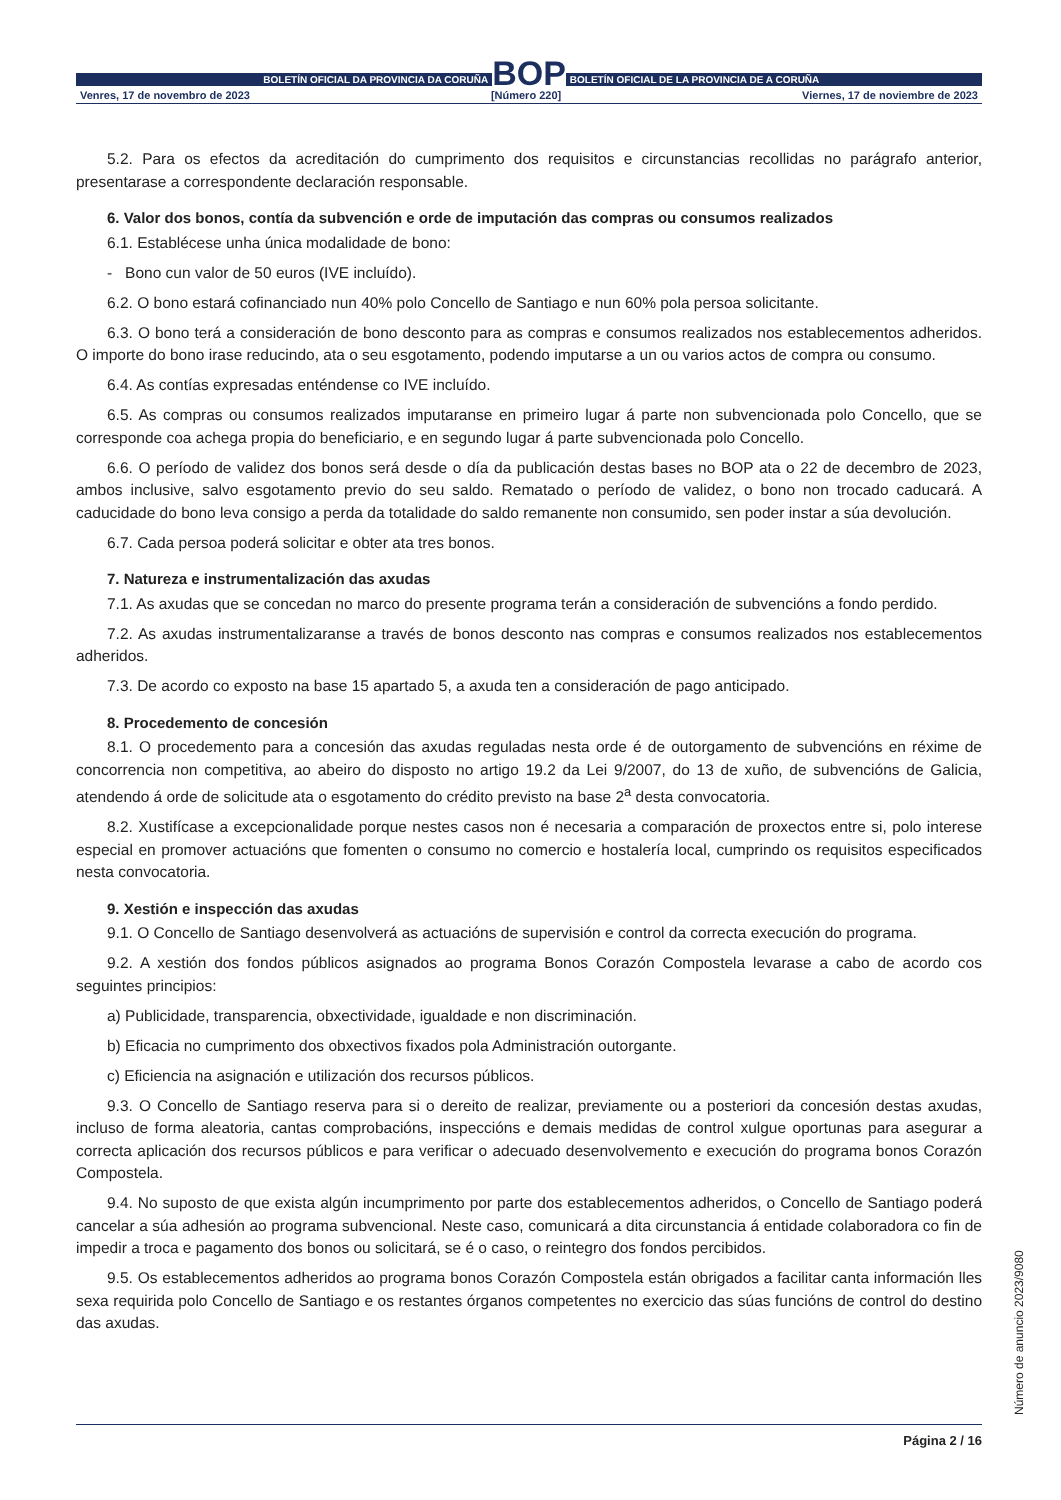BOLETÍN OFICIAL DA PROVINCIA DA CORUÑA
BOP
BOLETÍN OFICIAL DE LA PROVINCIA DE A CORUÑA
Venres, 17 de novembro de 2023 [Número 220] Viernes, 17 de noviembre de 2023
5.2. Para os efectos da acreditación do cumprimento dos requisitos e circunstancias recollidas no parágrafo anterior, presentarase a correspondente declaración responsable.
6. Valor dos bonos, contía da subvención e orde de imputación das compras ou consumos realizados
6.1. Establécese unha única modalidade de bono:
- Bono cun valor de 50 euros (IVE incluído).
6.2. O bono estará cofinanciado nun 40% polo Concello de Santiago e nun 60% pola persoa solicitante.
6.3. O bono terá a consideración de bono desconto para as compras e consumos realizados nos establecementos adheridos. O importe do bono irase reducindo, ata o seu esgotamento, podendo imputarse a un ou varios actos de compra ou consumo.
6.4. As contías expresadas enténdense co IVE incluído.
6.5. As compras ou consumos realizados imputaranse en primeiro lugar á parte non subvencionada polo Concello, que se corresponde coa achega propia do beneficiario, e en segundo lugar á parte subvencionada polo Concello.
6.6. O período de validez dos bonos será desde o día da publicación destas bases no BOP ata o 22 de decembro de 2023, ambos inclusive, salvo esgotamento previo do seu saldo. Rematado o período de validez, o bono non trocado caducará. A caducidade do bono leva consigo a perda da totalidade do saldo remanente non consumido, sen poder instar a súa devolución.
6.7. Cada persoa poderá solicitar e obter ata tres bonos.
7. Natureza e instrumentalización das axudas
7.1. As axudas que se concedan no marco do presente programa terán a consideración de subvencións a fondo perdido.
7.2. As axudas instrumentalizaranse a través de bonos desconto nas compras e consumos realizados nos establecementos adheridos.
7.3. De acordo co exposto na base 15 apartado 5, a axuda ten a consideración de pago anticipado.
8. Procedemento de concesión
8.1. O procedemento para a concesión das axudas reguladas nesta orde é de outorgamento de subvencións en réxime de concorrencia non competitiva, ao abeiro do disposto no artigo 19.2 da Lei 9/2007, do 13 de xuño, de subvencións de Galicia, atendendo á orde de solicitude ata o esgotamento do crédito previsto na base 2<sup>a</sup> desta convocatoria.
8.2. Xustifícase a excepcionalidade porque nestes casos non é necesaria a comparación de proxectos entre si, polo interese especial en promover actuacións que fomenten o consumo no comercio e hostalería local, cumprindo os requisitos especificados nesta convocatoria.
9. Xestión e inspección das axudas
9.1. O Concello de Santiago desenvolverá as actuacións de supervisión e control da correcta execución do programa.
9.2. A xestión dos fondos públicos asignados ao programa Bonos Corazón Compostela levarase a cabo de acordo cos seguintes principios:
a) Publicidade, transparencia, obxectividade, igualdade e non discriminación.
b) Eficacia no cumprimento dos obxectivos fixados pola Administración outorgante.
c) Eficiencia na asignación e utilización dos recursos públicos.
9.3. O Concello de Santiago reserva para si o dereito de realizar, previamente ou a posteriori da concesión destas axudas, incluso de forma aleatoria, cantas comprobacións, inspeccións e demais medidas de control xulgue oportunas para asegurar a correcta aplicación dos recursos públicos e para verificar o adecuado desenvolvemento e execución do programa bonos Corazón Compostela.
9.4. No suposto de que exista algún incumprimento por parte dos establecementos adheridos, o Concello de Santiago poderá cancelar a súa adhesión ao programa subvencional. Neste caso, comunicará a dita circunstancia á entidade colaboradora co fin de impedir a troca e pagamento dos bonos ou solicitará, se é o caso, o reintegro dos fondos percibidos.
9.5. Os establecementos adheridos ao programa bonos Corazón Compostela están obrigados a facilitar canta información lles sexa requirida polo Concello de Santiago e os restantes órganos competentes no exercicio das súas funcións de control do destino das axudas.
Número de anuncio 2023/9080
Página 2 / 16